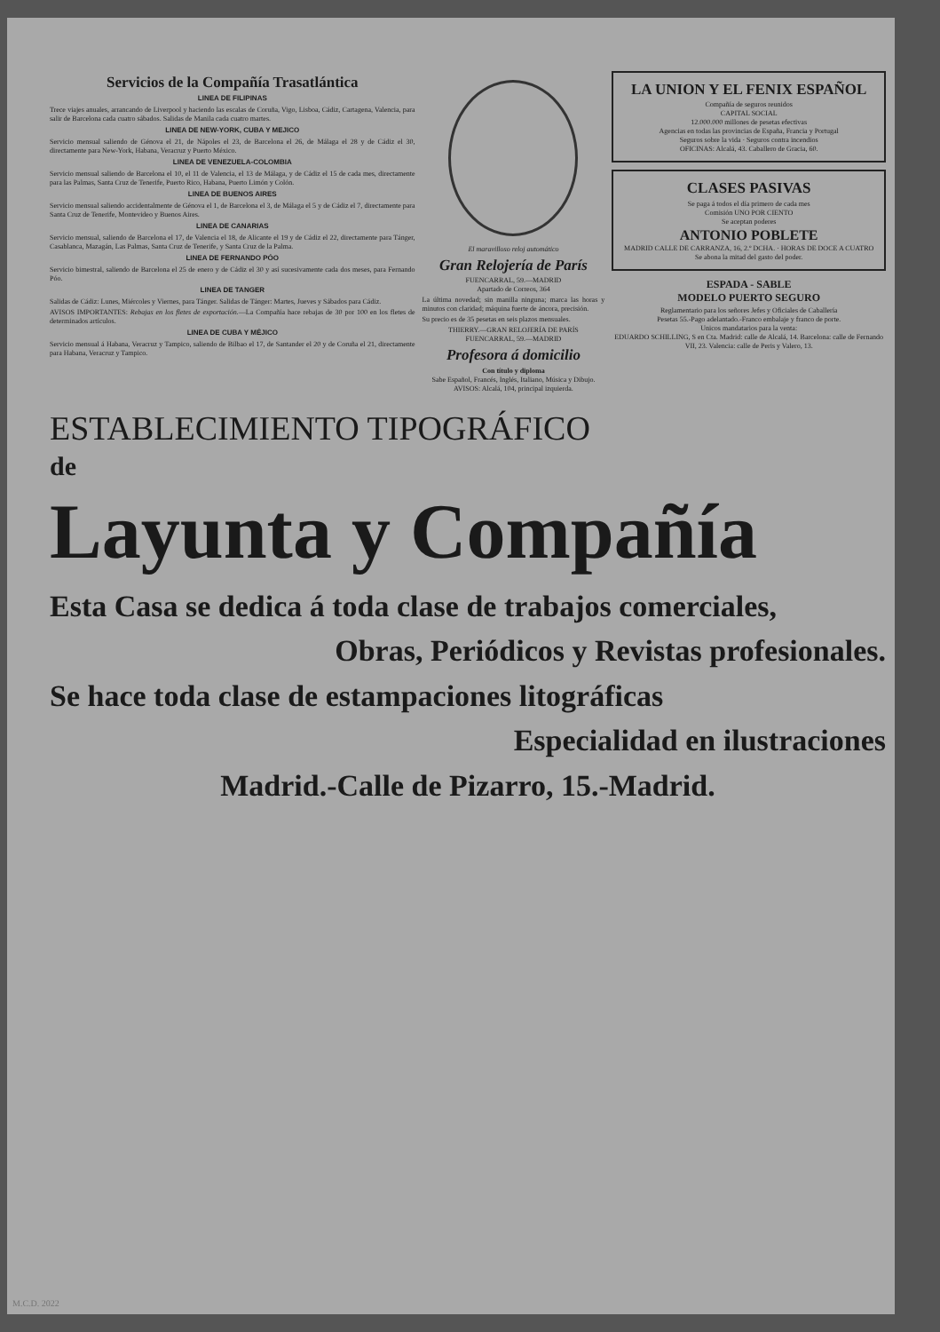Servicios de la Compañía Trasatlántica
LINEA DE FILIPINAS
Trece viajes anuales, arrancando de Liverpool y haciendo las escalas de Coruña, Vigo, Lisboa, Cádiz, Cartagena, Valencia, para salir de Barcelona cada cuatro sábados. Salidas de Manila cada cuatro martes.
LINEA DE NEW-YORK, CUBA Y MEJICO
Servicio mensual saliendo de Génova el 21, de Nápoles el 23, de Barcelona el 26, de Málaga el 28 y de Cádiz el 30, directamente para New-York, Habana, Veracruz y Puerto México.
LINEA DE VENEZUELA-COLOMBIA
Servicio mensual saliendo de Barcelona el 10, el 11 de Valencia, el 13 de Málaga, y de Cádiz el 15 de cada mes, directamente para las Palmas, Santa Cruz de Tenerife, Puerto Rico, Habana, Puerto Limón y Colón.
LINEA DE BUENOS AIRES
Servicio mensual saliendo accidentalmente de Génova el 1, de Barcelona el 3, de Málaga el 5 y de Cádiz el 7, directamente para Santa Cruz de Tenerife, Montevideo y Buenos Aires.
LINEA DE CANARIAS
Servicio mensual, saliendo de Barcelona el 17, de Valencia el 18, de Alicante el 19 y de Cádiz el 22, directamente para Tánger, Casablanca, Mazagán, Las Palmas, Santa Cruz de Tenerife, y Santa Cruz de la Palma.
LINEA DE FERNANDO PÓO
Servicio bimestral, saliendo de Barcelona el 25 de enero y de Cádiz el 30 y así sucesivamente cada dos meses, para Fernando Póo.
LINEA DE TANGER
Salidas de Cádiz: Lunes, Miércoles y Viernes, para Tánger. Salidas de Tánger: Martes, Jueves y Sábados para Cádiz.
AVISOS IMPORTANTES: Rebajas en los fletes de exportación.—La Compañía hace rebajas de 30 por 100 en los fletes de determinados artículos.
LINEA DE CUBA Y MÉJICO
Servicio mensual á Habana, Veracruz y Tampico, saliendo de Bilbao el 17, de Santander el 20 y de Coruña el 21, directamente para Habana, Veracruz y Tampico.
El maravilloso reloj automático
Gran Relojería de París
FUENCARRAL, 59.—MADRID
Apartado de Correos, 364
La última novedad; sin manilla ninguna; marca las horas y minutos con claridad; máquina fuerte de áncora, precisión.
Su precio es de 35 pesetas en seis plazos mensuales.
THIERRY.—GRAN RELOJERÍA DE PARÍS
FUENCARRAL, 59.—MADRID
Profesora á domicilio
Con título y diploma
Sabe Español, Francés, Inglés, Italiano, Música y Dibujo.
AVISOS: Alcalá, 104, principal izquierda.
LA UNION Y EL FENIX ESPAÑOL
Compañía de seguros reunidos
CAPITAL SOCIAL
12.000.000 millones de pesetas efectivas
Agencias en todas las provincias de España, Francia y Portugal
Seguros sobre la vida · Seguros contra incendios
OFICINAS: Alcalá, 43. Caballero de Gracia, 60.
CLASES PASIVAS
Se paga á todos el día primero de cada mes
Comisión UNO POR CIENTO
Se aceptan poderes
ANTONIO POBLETE
MADRID CALLE DE CARRANZA, 16, 2.º DCHA. · HORAS DE DOCE A CUATRO
Se abona la mitad del gasto del poder.
ESPADA - SABLE
MODELO PUERTO SEGURO
Reglamentario para los señores Jefes y Oficiales de Caballería
Pesetas 55.-Pago adelantado.-Franco embalaje y franco de porte.
Unicos mandatarios para la venta:
EDUARDO SCHILLING, S en Cta. Madrid: calle de Alcalá, 14. Barcelona: calle de Fernando VII, 23. Valencia: calle de Peris y Valero, 13.
ESTABLECIMIENTO TIPOGRÁFICO
de
Layunta y Compañía
Esta Casa se dedica á toda clase de trabajos comerciales,
Obras, Periódicos y Revistas profesionales.
Se hace toda clase de estampaciones litográficas
Especialidad en ilustraciones
Madrid.-Calle de Pizarro, 15.-Madrid.
M.C.D. 2022